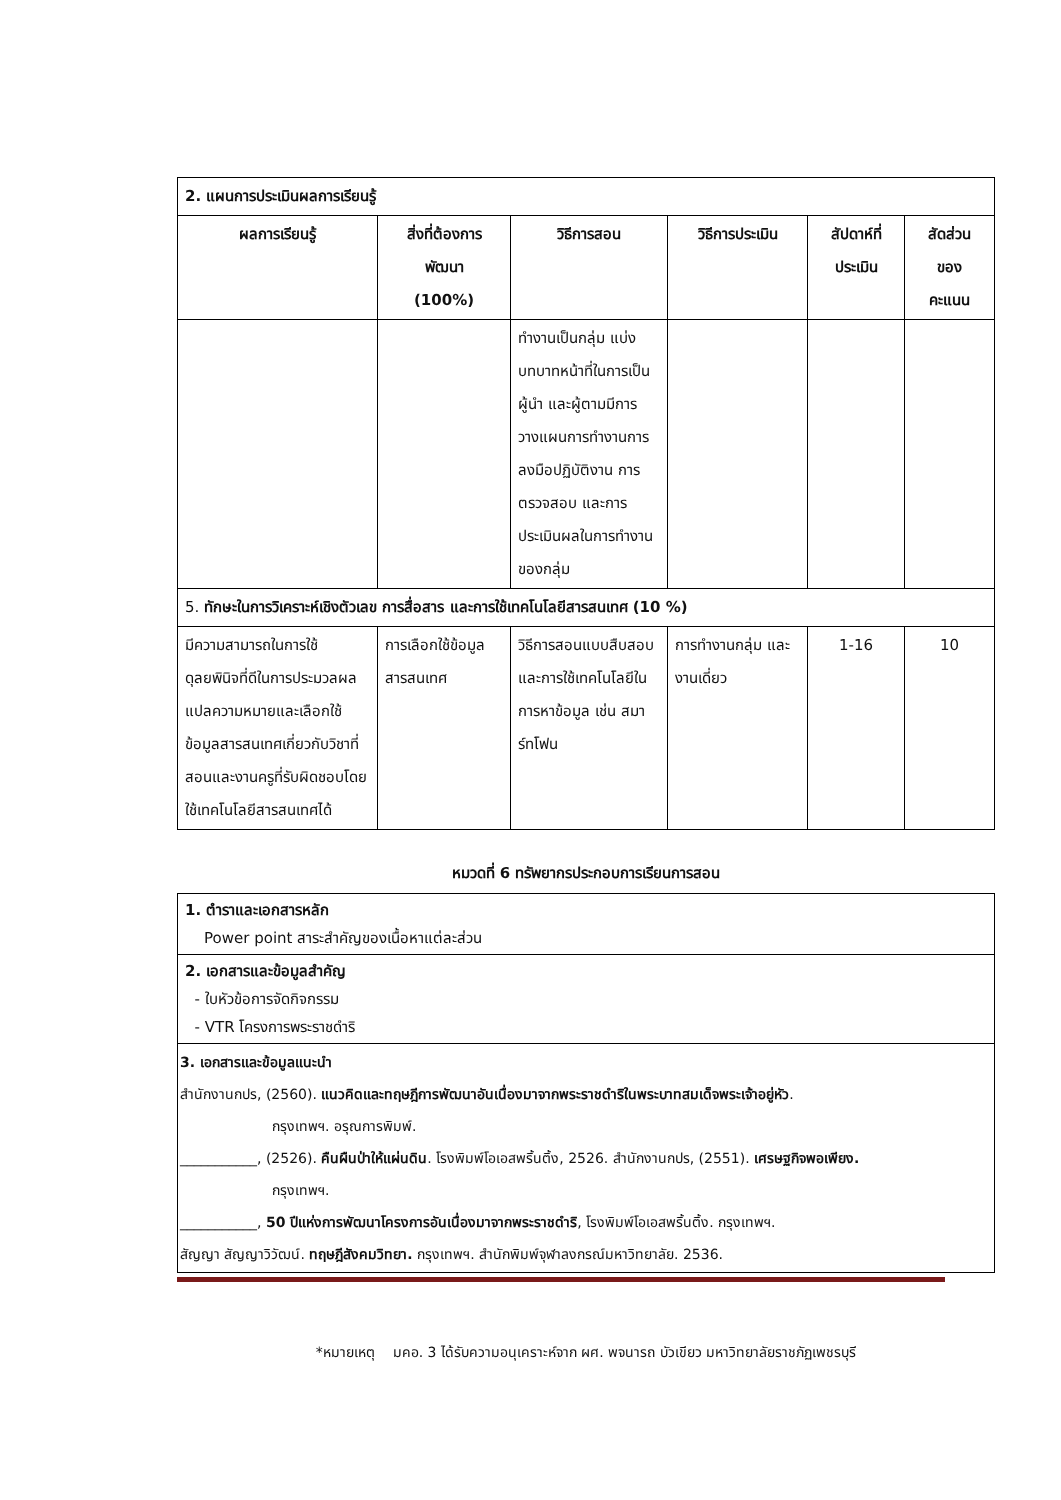| 2. แผนการประเมินผลการเรียนรู้ | | | | | |
| ผลการเรียนรู้ | สิ่งที่ต้องการ พัฒนา (100%) | วิธีการสอน | วิธีการประเมิน | สัปดาห์ที่ ประเมิน | สัดส่วน ของ คะแนน |
| | | ทำงานเป็นกลุ่ม แบ่งบทบาทหน้าที่ในการเป็นผู้นำ และผู้ตามมีการวางแผนการทำงานการลงมือปฏิบัติงาน การตรวจสอบ และการประเมินผลในการทำงานของกลุ่ม | | | |
| 5. ทักษะในการวิเคราะห์เชิงตัวเลข การสื่อสาร และการใช้เทคโนโลยีสารสนเทศ (10 %) | | | | | |
| มีความสามารถในการใช้ดุลยพินิจที่ดีในการประมวลผลแปลความหมายและเลือกใช้ข้อมูลสารสนเทศเกี่ยวกับวิชาที่สอนและงานครูที่รับผิดชอบโดยใช้เทคโนโลยีสารสนเทศได้ | การเลือกใช้ข้อมูลสารสนเทศ | วิธีการสอนแบบสืบสอบ และการใช้เทคโนโลยีในการหาข้อมูล เช่น สมาร์ทโฟน | การทำงานกลุ่ม และงานเดี่ยว | 1-16 | 10 |
หมวดที่ 6 ทรัพยากรประกอบการเรียนการสอน
| 1. ตำราและเอกสารหลัก Power point สาระสำคัญของเนื้อหาแต่ละส่วน |
| 2. เอกสารและข้อมูลสำคัญ - ใบหัวข้อการจัดกิจกรรม - VTR โครงการพระราชดำริ |
| 3. เอกสารและข้อมูลแนะนำ สำนักงานกปร, (2560). แนวคิดและทฤษฎีการพัฒนาอันเนื่องมาจากพระราชดำริในพระบาทสมเด็จพระเจ้าอยู่หัว . กรุงเทพฯ. อรุณการพิมพ์. ___________, (2526). คืนผืนป่าให้แผ่นดิน . โรงพิมพ์โอเอสพริ้นติ้ง, 2526. สำนักงานกปร, (2551). เศรษฐกิจพอเพียง. กรุงเทพฯ. ___________, 50 ปีแห่งการพัฒนาโครงการอันเนื่องมาจากพระราชดำริ , โรงพิมพ์โอเอสพริ้นติ้ง. กรุงเทพฯ. สัญญา สัญญาวิวัฒน์. ทฤษฎีสังคมวิทยา. กรุงเทพฯ. สำนักพิมพ์จุฬาลงกรณ์มหาวิทยาลัย. 2536. |
*หมายเหตุ มคอ. 3 ได้รับความอนุเคราะห์จาก ผศ. พจนารถ บัวเขียว มหาวิทยาลัยราชภัฏเพชรบุรี